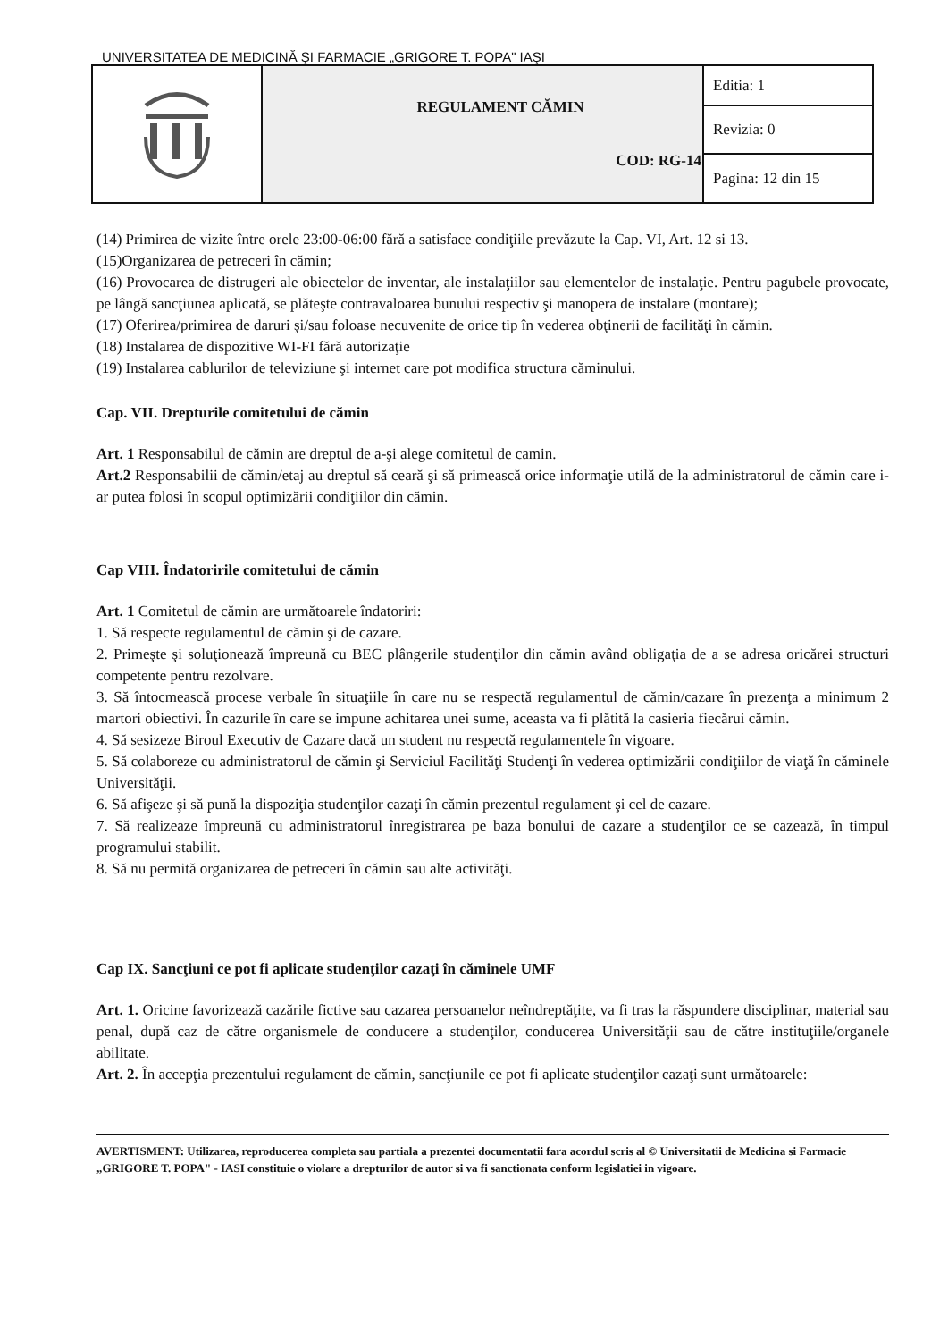UNIVERSITATEA DE MEDICINĂ ŞI FARMACIE „GRIGORE T. POPA" IAŞI
| | REGULAMENT CĂMIN COD: RG-14 | Editia: 1 |
| | | Revizia: 0 |
| | | Pagina: 12 din 15 |
(14) Primirea de vizite între orele 23:00-06:00 fără a satisface condiţiile prevăzute la Cap. VI, Art. 12 si 13.
(15)Organizarea de petreceri în cămin;
(16) Provocarea de distrugeri ale obiectelor de inventar, ale instalaţiilor sau elementelor de instalaţie. Pentru pagubele provocate, pe lângă sancţiunea aplicată, se plăteşte contravaloarea bunului respectiv şi manopera de instalare (montare);
(17) Oferirea/primirea de daruri şi/sau foloase necuvenite de orice tip în vederea obţinerii de facilităţi în cămin.
(18) Instalarea de dispozitive WI-FI fără autorizaţie
(19) Instalarea cablurilor de televiziune şi internet care pot modifica structura căminului.
Cap. VII. Drepturile comitetului de cămin
Art. 1 Responsabilul de cămin are dreptul de a-şi alege comitetul de camin.
Art.2 Responsabilii de cămin/etaj au dreptul să ceară şi să primească orice informaţie utilă de la administratorul de cămin care i-ar putea folosi în scopul optimizării condiţiilor din cămin.
Cap VIII. Îndatoririle comitetului de cămin
Art. 1 Comitetul de cămin are următoarele îndatoriri:
1. Să respecte regulamentul de cămin şi de cazare.
2. Primeşte şi soluţionează împreună cu BEC plângerile studenţilor din cămin având obligaţia de a se adresa oricărei structuri competente pentru rezolvare.
3. Să întocmească procese verbale în situaţiile în care nu se respectă regulamentul de cămin/cazare în prezenţa a minimum 2 martori obiectivi. În cazurile în care se impune achitarea unei sume, aceasta va fi plătită la casieria fiecărui cămin.
4. Să sesizeze Biroul Executiv de Cazare dacă un student nu respectă regulamentele în vigoare.
5. Să colaboreze cu administratorul de cămin şi Serviciul Facilităţi Studenţi în vederea optimizării condiţiilor de viaţă în căminele Universităţii.
6. Să afişeze şi să pună la dispoziţia studenţilor cazaţi în cămin prezentul regulament şi cel de cazare.
7. Să realizeaze împreună cu administratorul înregistrarea pe baza bonului de cazare a studenţilor ce se cazează, în timpul programului stabilit.
8. Să nu permită organizarea de petreceri în cămin sau alte activităţi.
Cap IX. Sancţiuni ce pot fi aplicate studenţilor cazaţi în căminele UMF
Art. 1. Oricine favorizează cazările fictive sau cazarea persoanelor neîndreptăţite, va fi tras la răspundere disciplinar, material sau penal, după caz de către organismele de conducere a studenţilor, conducerea Universităţii sau de către instituţiile/organele abilitate.
Art. 2. În accepţia prezentului regulament de cămin, sancţiunile ce pot fi aplicate studenţilor cazaţi sunt următoarele:
AVERTISMENT: Utilizarea, reproducerea completa sau partiala a prezentei documentatii fara acordul scris al © Universitatii de Medicina si Farmacie „GRIGORE T. POPA" - IASI constituie o violare a drepturilor de autor si va fi sanctionata conform legislatiei in vigoare.